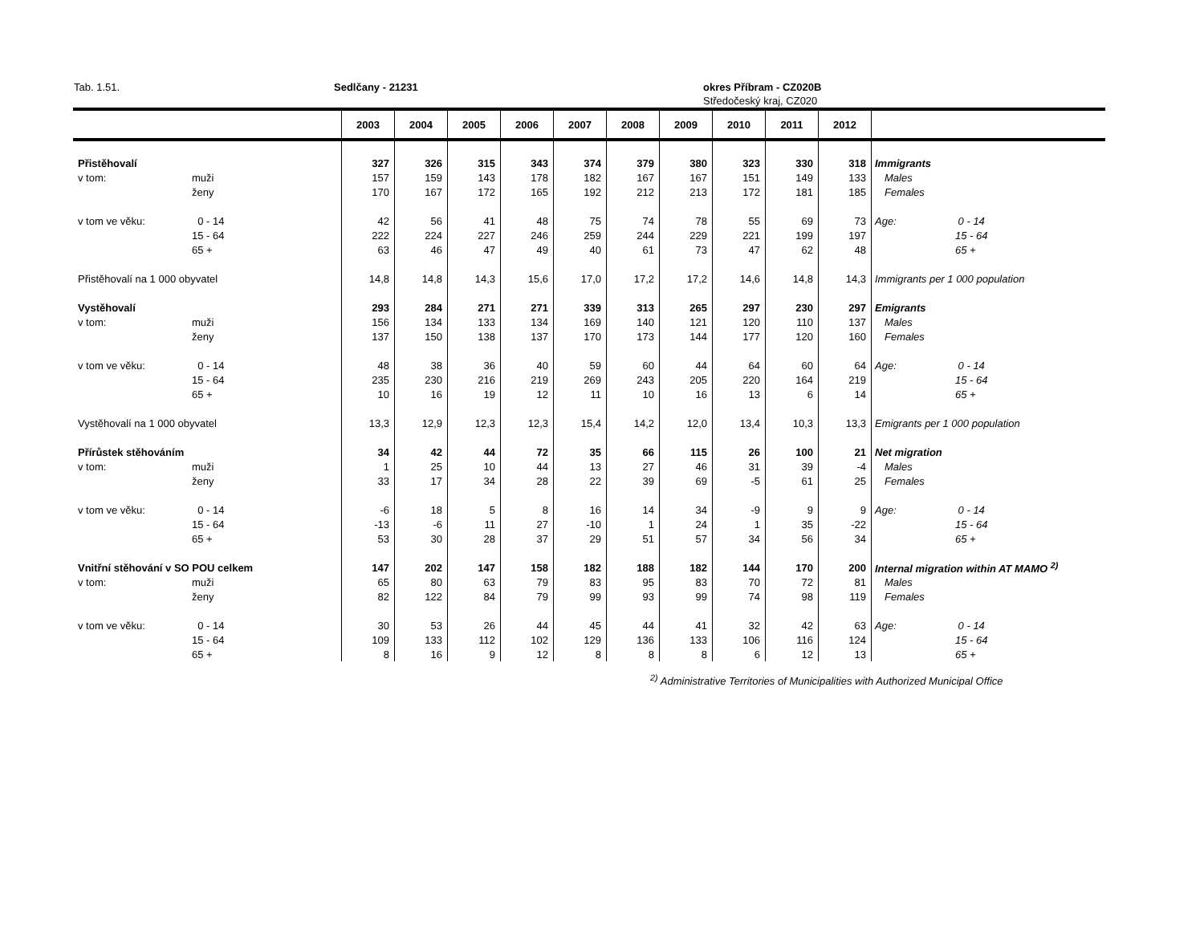Tab. 1.51. Sedlčany - 21231 okres Příbram - CZ020B
Středočeský kraj, CZ020
| | | 2003 | 2004 | 2005 | 2006 | 2007 | 2008 | 2009 | 2010 | 2011 | 2012 | |
| --- | --- | --- | --- | --- | --- | --- | --- | --- | --- | --- | --- | --- |
| Přistěhovalí | | 327 | 326 | 315 | 343 | 374 | 379 | 380 | 323 | 330 | 318 | Immigrants |
| v tom: | muži | 157 | 159 | 143 | 178 | 182 | 167 | 167 | 151 | 149 | 133 | Males |
| | ženy | 170 | 167 | 172 | 165 | 192 | 212 | 213 | 172 | 181 | 185 | Females |
| v tom ve věku: | 0 - 14 | 42 | 56 | 41 | 48 | 75 | 74 | 78 | 55 | 69 | 73 | Age: 0 - 14 |
| | 15 - 64 | 222 | 224 | 227 | 246 | 259 | 244 | 229 | 221 | 199 | 197 | 15 - 64 |
| | 65 + | 63 | 46 | 47 | 49 | 40 | 61 | 73 | 47 | 62 | 48 | 65 + |
| Přistěhovalí na 1 000 obyvatel | | 14,8 | 14,8 | 14,3 | 15,6 | 17,0 | 17,2 | 17,2 | 14,6 | 14,8 | 14,3 | Immigrants per 1 000 population |
| Vystěhovalí | | 293 | 284 | 271 | 271 | 339 | 313 | 265 | 297 | 230 | 297 | Emigrants |
| v tom: | muži | 156 | 134 | 133 | 134 | 169 | 140 | 121 | 120 | 110 | 137 | Males |
| | ženy | 137 | 150 | 138 | 137 | 170 | 173 | 144 | 177 | 120 | 160 | Females |
| v tom ve věku: | 0 - 14 | 48 | 38 | 36 | 40 | 59 | 60 | 44 | 64 | 60 | 64 | Age: 0 - 14 |
| | 15 - 64 | 235 | 230 | 216 | 219 | 269 | 243 | 205 | 220 | 164 | 219 | 15 - 64 |
| | 65 + | 10 | 16 | 19 | 12 | 11 | 10 | 16 | 13 | 6 | 14 | 65 + |
| Vystěhovalí na 1 000 obyvatel | | 13,3 | 12,9 | 12,3 | 12,3 | 15,4 | 14,2 | 12,0 | 13,4 | 10,3 | 13,3 | Emigrants per 1 000 population |
| Přírůstek stěhováním | | 34 | 42 | 44 | 72 | 35 | 66 | 115 | 26 | 100 | 21 | Net migration |
| v tom: | muži | 1 | 25 | 10 | 44 | 13 | 27 | 46 | 31 | 39 | -4 | Males |
| | ženy | 33 | 17 | 34 | 28 | 22 | 39 | 69 | -5 | 61 | 25 | Females |
| v tom ve věku: | 0 - 14 | -6 | 18 | 5 | 8 | 16 | 14 | 34 | -9 | 9 | 9 | Age: 0 - 14 |
| | 15 - 64 | -13 | -6 | 11 | 27 | -10 | 1 | 24 | 1 | 35 | -22 | 15 - 64 |
| | 65 + | 53 | 30 | 28 | 37 | 29 | 51 | 57 | 34 | 56 | 34 | 65 + |
| Vnitřní stěhování v SO POU celkem | | 147 | 202 | 147 | 158 | 182 | 188 | 182 | 144 | 170 | 200 | Internal migration within AT MAMO <sup>2)</sup> |
| v tom: | muži | 65 | 80 | 63 | 79 | 83 | 95 | 83 | 70 | 72 | 81 | Males |
| | ženy | 82 | 122 | 84 | 79 | 99 | 93 | 99 | 74 | 98 | 119 | Females |
| v tom ve věku: | 0 - 14 | 30 | 53 | 26 | 44 | 45 | 44 | 41 | 32 | 42 | 63 | Age: 0 - 14 |
| | 15 - 64 | 109 | 133 | 112 | 102 | 129 | 136 | 133 | 106 | 116 | 124 | 15 - 64 |
| | 65 + | 8 | 16 | 9 | 12 | 8 | 8 | 8 | 6 | 12 | 13 | 65 + |
<sup>2)</sup> Administrative Territories of Municipalities with Authorized Municipal Office